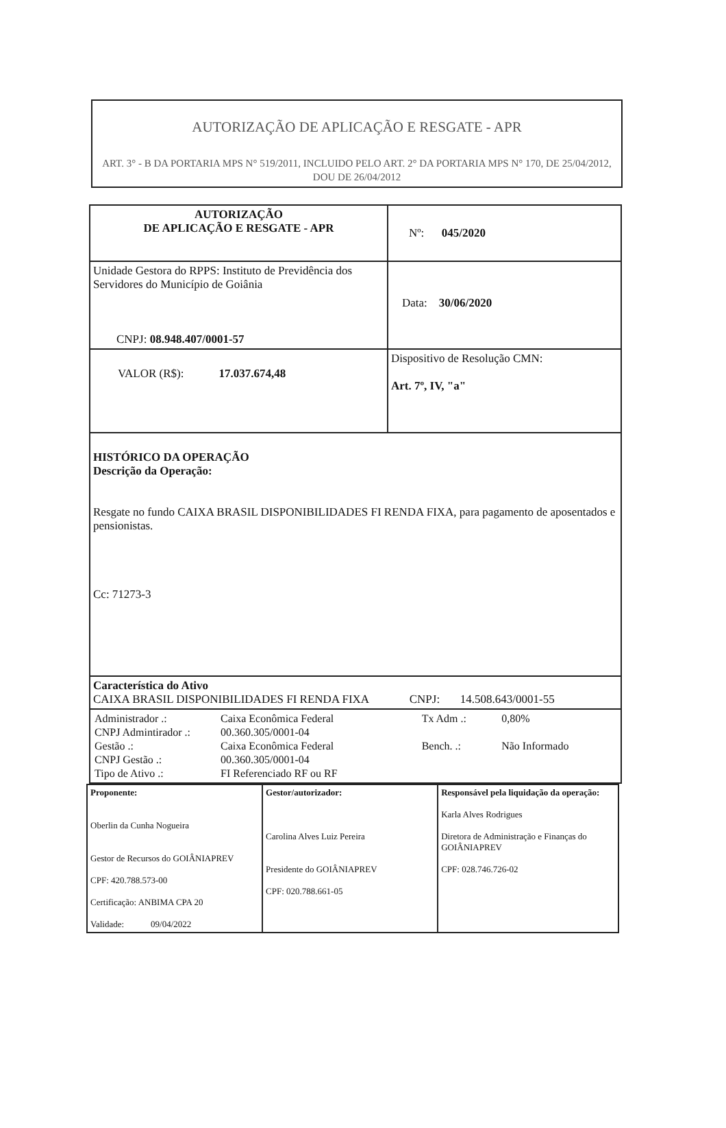AUTORIZAÇÃO DE APLICAÇÃO E RESGATE - APR
ART. 3° - B DA PORTARIA MPS N° 519/2011, INCLUIDO PELO ART. 2° DA PORTARIA MPS N° 170, DE 25/04/2012, DOU DE 26/04/2012
| AUTORIZAÇÃO DE APLICAÇÃO E RESGATE - APR | Nº: 045/2020 |
| Unidade Gestora do RPPS: Instituto de Previdência dos Servidores do Município de Goiânia CNPJ: 08.948.407/0001-57 | Data: 30/06/2020 |
| VALOR (R$): 17.037.674,48 | Dispositivo de Resolução CMN: Art. 7º, IV, "a" |
| HISTÓRICO DA OPERAÇÃO Descrição da Operação: Resgate no fundo CAIXA BRASIL DISPONIBILIDADES FI RENDA FIXA, para pagamento de aposentados e pensionistas. Cc: 71273-3 | |
| Característica do Ativo CAIXA BRASIL DISPONIBILIDADES FI RENDA FIXA CNPJ: 14.508.643/0001-55 | |
| / Administrador .: / Caixa Econômica Federal / Tx Adm .: / 0,80% / / CNPJ Admintirador .: / 00.360.305/0001-04 / / / / Gestão .: / Caixa Econômica Federal / Bench. .: / Não Informado / / CNPJ Gestão .: / 00.360.305/0001-04 / / / / Tipo de Ativo .: / FI Referenciado RF ou RF / / / | |
| Proponente: Oberlin da Cunha Nogueira Gestor de Recursos do GOIÂNIAPREV CPF: 420.788.573-00 Certificação: ANBIMA CPA 20 Validade: 09/04/2022 | Gestor/autorizador: Carolina Alves Luiz Pereira Presidente do GOIÂNIAPREV CPF: 020.788.661-05 | Responsável pela liquidação da operação: Karla Alves Rodrigues Diretora de Administração e Finanças do GOIÂNIAPREV CPF: 028.746.726-02 |